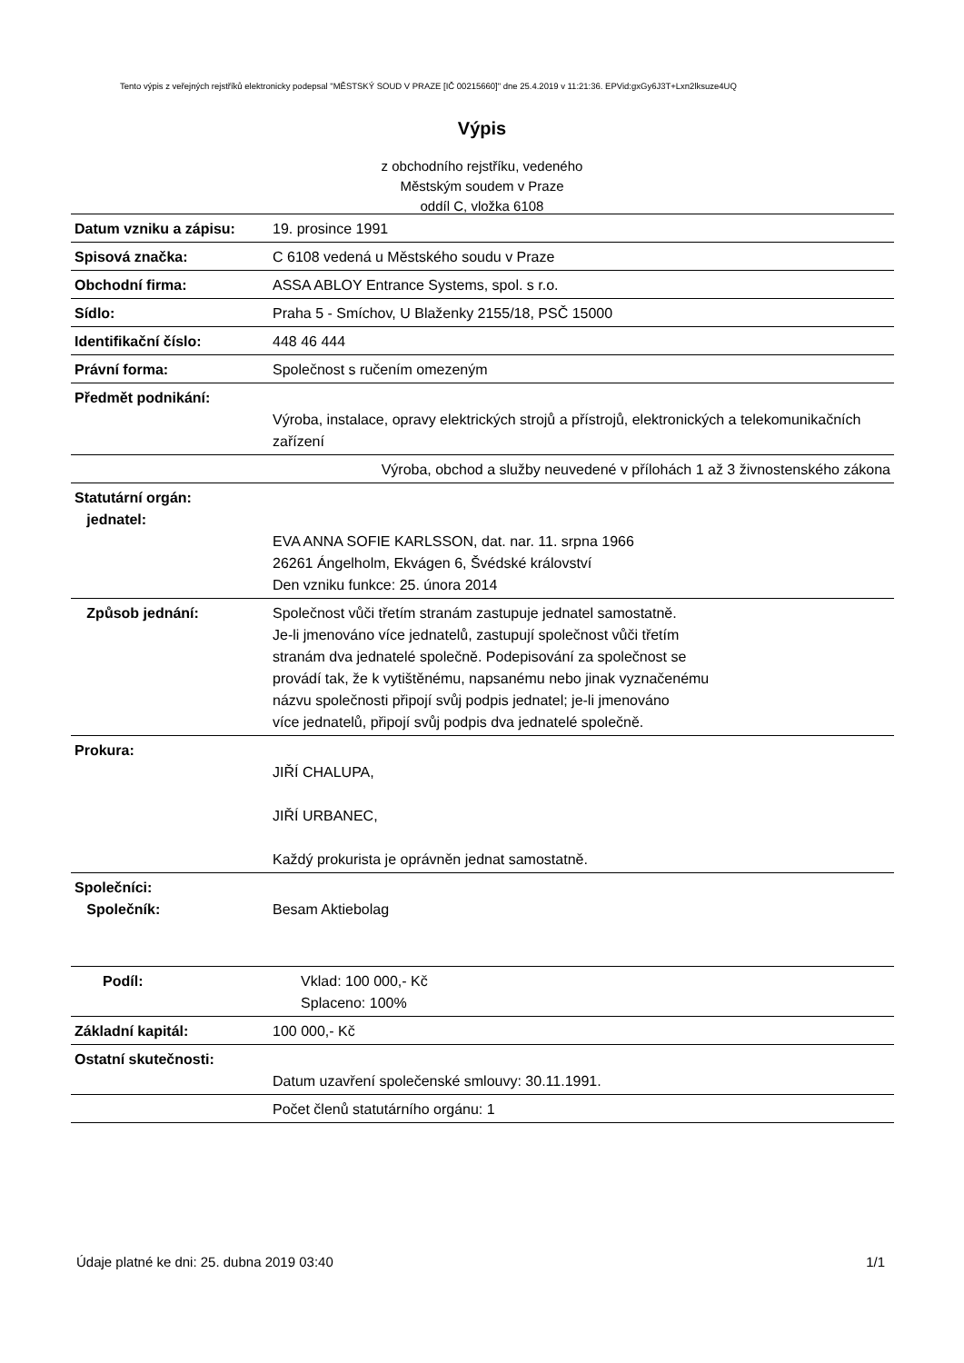Tento výpis z veřejných rejstříků elektronicky podepsal "MĚSTSKÝ SOUD V PRAZE [IČ 00215660]" dne 25.4.2019 v 11:21:36. EPVid:gxGy6J3T+Lxn2lksuze4UQ
Výpis
z obchodního rejstříku, vedeného
Městským soudem v Praze
oddíl C, vložka 6108
| Datum vzniku a zápisu: | 19. prosince 1991 |
| Spisová značka: | C 6108 vedená u Městského soudu v Praze |
| Obchodní firma: | ASSA ABLOY Entrance Systems, spol. s r.o. |
| Sídlo: | Praha 5 - Smíchov, U Blaženky 2155/18, PSČ 15000 |
| Identifikační číslo: | 448 46 444 |
| Právní forma: | Společnost s ručením omezeným |
| Předmět podnikání: | Výroba, instalace, opravy elektrických strojů a přístrojů, elektronických a telekomunikačních zařízení |
| | Výroba, obchod a služby neuvedené v přílohách 1 až 3 živnostenského zákona |
| Statutární orgán: jednatel: | EVA ANNA SOFIE KARLSSON, dat. nar. 11. srpna 1966 26261 Ángelholm, Ekvágen 6, Švédské království Den vzniku funkce: 25. února 2014 |
| Způsob jednání: | Společnost vůči třetím stranám zastupuje jednatel samostatně. Je-li jmenováno více jednatelů, zastupují společnost vůči třetím stranám dva jednatelé společně. Podepisování za společnost se provádí tak, že k vytištěnému, napsanému nebo jinak vyznačenému názvu společnosti připojí svůj podpis jednatel; je-li jmenováno více jednatelů, připojí svůj podpis dva jednatelé společně. |
| Prokura: | JIŘÍ CHALUPA, JIŘÍ URBANEC, Každý prokurista je oprávněn jednat samostatně. |
| Společníci: Společník: | Besam Aktiebolag |
| Podíl: | Vklad: 100 000,- Kč Splaceno: 100% |
| Základní kapitál: | 100 000,- Kč |
| Ostatní skutečnosti: | Datum uzavření společenské smlouvy: 30.11.1991. |
| | Počet členů statutárního orgánu: 1 |
Údaje platné ke dni: 25. dubna 2019 03:40 1/1